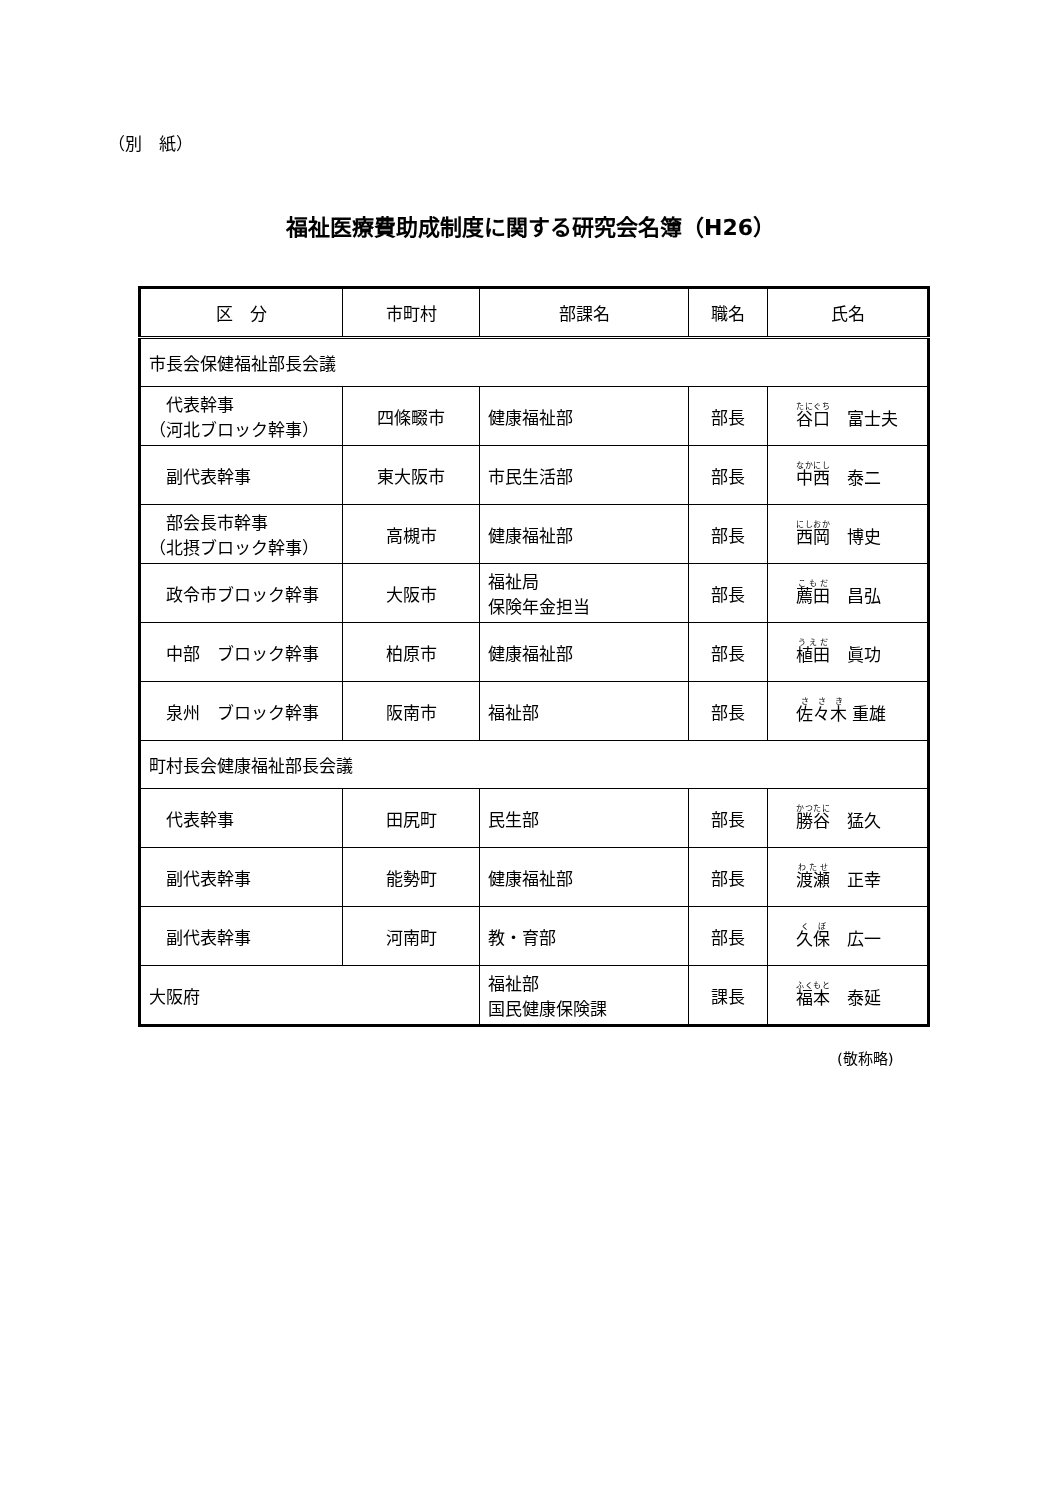（別　紙）
福祉医療費助成制度に関する研究会名簿（H26）
| 区 分 | 市町村 | 部課名 | 職名 | 氏名 |
| --- | --- | --- | --- | --- |
| 市長会保健福祉部長会議 | | | | |
| 代表幹事 （河北ブロック幹事） | 四條畷市 | 健康福祉部 | 部長 | 谷口 富士夫 |
| 副代表幹事 | 東大阪市 | 市民生活部 | 部長 | 中西 泰二 |
| 部会長市幹事 （北摂ブロック幹事） | 高槻市 | 健康福祉部 | 部長 | 西岡 博史 |
| 政令市ブロック幹事 | 大阪市 | 福祉局 保険年金担当 | 部長 | 薦田 昌弘 |
| 中部 ブロック幹事 | 柏原市 | 健康福祉部 | 部長 | 植田 眞功 |
| 泉州 ブロック幹事 | 阪南市 | 福祉部 | 部長 | 佐々木 重雄 |
| 町村長会健康福祉部長会議 | | | | |
| 代表幹事 | 田尻町 | 民生部 | 部長 | 勝谷 猛久 |
| 副代表幹事 | 能勢町 | 健康福祉部 | 部長 | 渡瀬 正幸 |
| 副代表幹事 | 河南町 | 教・育部 | 部長 | 久保 広一 |
| 大阪府 | | 福祉部 国民健康保険課 | 課長 | 福本 泰延 |
(敬称略)